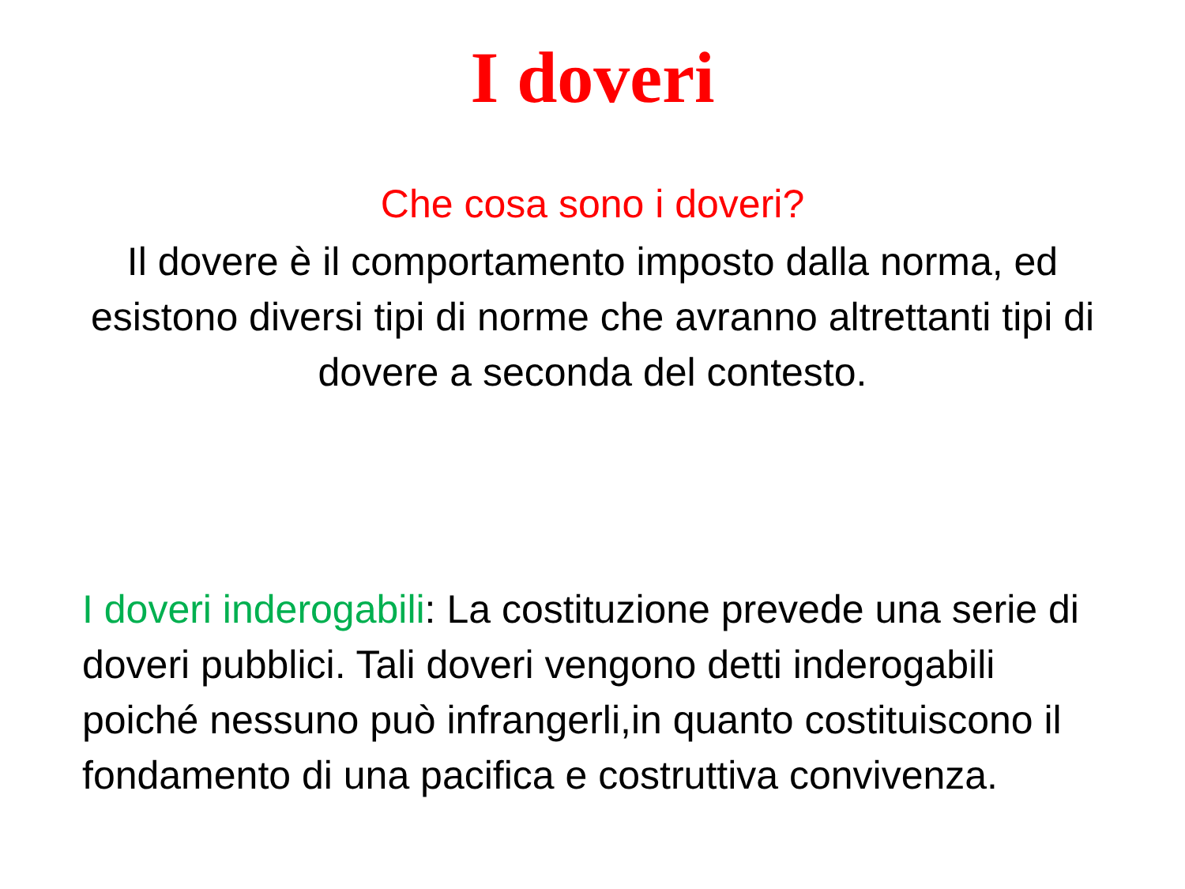I doveri
Che cosa sono i doveri?
Il dovere è il comportamento imposto dalla norma, ed esistono diversi tipi di norme che avranno altrettanti tipi di dovere a seconda del contesto.
I doveri inderogabili: La costituzione prevede una serie di doveri pubblici. Tali doveri vengono detti inderogabili poiché nessuno può infrangerli,in quanto costituiscono il fondamento di una pacifica e costruttiva convivenza.